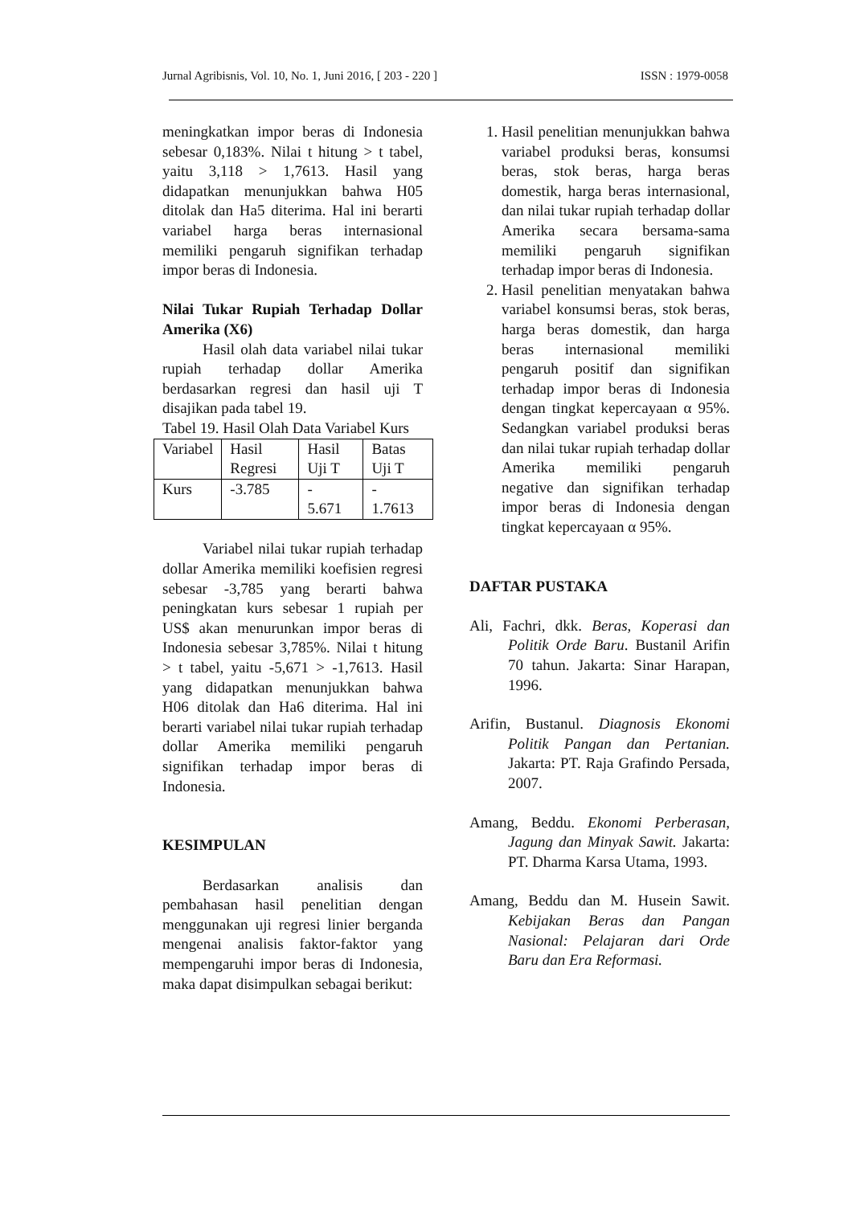Jurnal Agribisnis, Vol. 10, No. 1, Juni 2016, [ 203 - 220 ] ISSN : 1979-0058
meningkatkan impor beras di Indonesia sebesar 0,183%. Nilai t hitung > t tabel, yaitu 3,118 > 1,7613. Hasil yang didapatkan menunjukkan bahwa H05 ditolak dan Ha5 diterima. Hal ini berarti variabel harga beras internasional memiliki pengaruh signifikan terhadap impor beras di Indonesia.
Nilai Tukar Rupiah Terhadap Dollar Amerika (X6)
Hasil olah data variabel nilai tukar rupiah terhadap dollar Amerika berdasarkan regresi dan hasil uji T disajikan pada tabel 19.
Tabel 19. Hasil Olah Data Variabel Kurs
| Variabel | Hasil Regresi | Hasil Uji T | Batas Uji T |
| Kurs | -3.785 | - 5.671 | - 1.7613 |
Variabel nilai tukar rupiah terhadap dollar Amerika memiliki koefisien regresi sebesar -3,785 yang berarti bahwa peningkatan kurs sebesar 1 rupiah per US$ akan menurunkan impor beras di Indonesia sebesar 3,785%. Nilai t hitung > t tabel, yaitu -5,671 > -1,7613. Hasil yang didapatkan menunjukkan bahwa H06 ditolak dan Ha6 diterima. Hal ini berarti variabel nilai tukar rupiah terhadap dollar Amerika memiliki pengaruh signifikan terhadap impor beras di Indonesia.
KESIMPULAN
Berdasarkan analisis dan pembahasan hasil penelitian dengan menggunakan uji regresi linier berganda mengenai analisis faktor-faktor yang mempengaruhi impor beras di Indonesia, maka dapat disimpulkan sebagai berikut:
1. Hasil penelitian menunjukkan bahwa variabel produksi beras, konsumsi beras, stok beras, harga beras domestik, harga beras internasional, dan nilai tukar rupiah terhadap dollar Amerika secara bersama-sama memiliki pengaruh signifikan terhadap impor beras di Indonesia.
2. Hasil penelitian menyatakan bahwa variabel konsumsi beras, stok beras, harga beras domestik, dan harga beras internasional memiliki pengaruh positif dan signifikan terhadap impor beras di Indonesia dengan tingkat kepercayaan α 95%. Sedangkan variabel produksi beras dan nilai tukar rupiah terhadap dollar Amerika memiliki pengaruh negative dan signifikan terhadap impor beras di Indonesia dengan tingkat kepercayaan α 95%.
DAFTAR PUSTAKA
Ali, Fachri, dkk. Beras, Koperasi dan Politik Orde Baru. Bustanil Arifin 70 tahun. Jakarta: Sinar Harapan, 1996.
Arifin, Bustanul. Diagnosis Ekonomi Politik Pangan dan Pertanian. Jakarta: PT. Raja Grafindo Persada, 2007.
Amang, Beddu. Ekonomi Perberasan, Jagung dan Minyak Sawit. Jakarta: PT. Dharma Karsa Utama, 1993.
Amang, Beddu dan M. Husein Sawit. Kebijakan Beras dan Pangan Nasional: Pelajaran dari Orde Baru dan Era Reformasi.